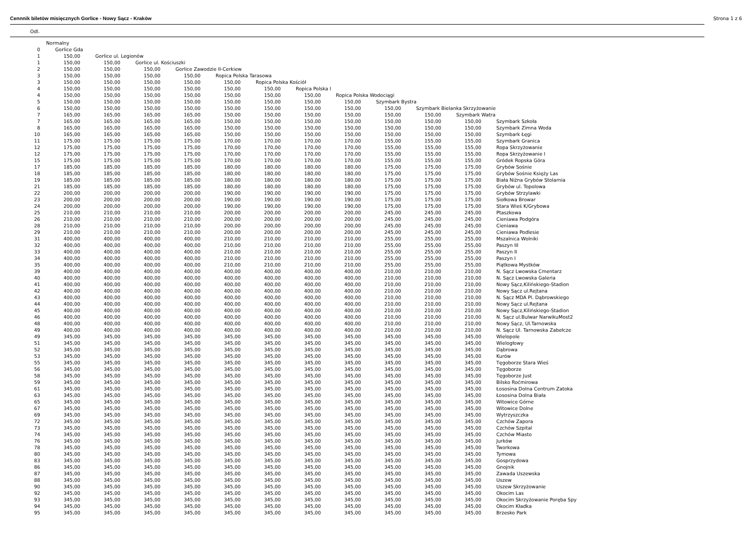Cennnik biletów misięcznych Gorlice - Nowy Sącz - Kraków Strona 1 z 6
Odl.
| | Normalny | | | | | | | | | | | |
| 0 | Gorlice Gda | | | | | | | | | | | |
| 1 | 150,00 | Gorlice ul. Legionów | | | | | | | | | | |
| 1 | 150,00 | 150,00 | Gorlice ul. Kościuszki | | | | | | | | | |
| 2 | 150,00 | 150,00 | 150,00 | Gorlice Zawodzie II-Cerkiew | | | | | | | | |
| 3 | 150,00 | 150,00 | 150,00 | 150,00 | Ropica Polska Tarasowa | | | | | | | |
| 3 | 150,00 | 150,00 | 150,00 | 150,00 | 150,00 | Ropica Polska Kościół | | | | | | |
| 4 | 150,00 | 150,00 | 150,00 | 150,00 | 150,00 | 150,00 | Ropica Polska I | | | | | |
| 4 | 150,00 | 150,00 | 150,00 | 150,00 | 150,00 | 150,00 | 150,00 | Ropica Polska Wodociągi | | | | |
| 5 | 150,00 | 150,00 | 150,00 | 150,00 | 150,00 | 150,00 | 150,00 | 150,00 | Szymbark Bystra | | | |
| 6 | 150,00 | 150,00 | 150,00 | 150,00 | 150,00 | 150,00 | 150,00 | 150,00 | 150,00 | Szymbark Bielanka Skrzyżowanie | | |
| 7 | 165,00 | 165,00 | 165,00 | 165,00 | 150,00 | 150,00 | 150,00 | 150,00 | 150,00 | 150,00 | Szymbark Watra | |
| 7 | 165,00 | 165,00 | 165,00 | 165,00 | 150,00 | 150,00 | 150,00 | 150,00 | 150,00 | 150,00 | 150,00 | Szymbark Szkoła |
| 8 | 165,00 | 165,00 | 165,00 | 165,00 | 150,00 | 150,00 | 150,00 | 150,00 | 150,00 | 150,00 | 150,00 | Szymbark Zimna Woda |
| 10 | 165,00 | 165,00 | 165,00 | 165,00 | 150,00 | 150,00 | 150,00 | 150,00 | 150,00 | 150,00 | 150,00 | Szymbark Łęgi |
| 11 | 175,00 | 175,00 | 175,00 | 175,00 | 170,00 | 170,00 | 170,00 | 170,00 | 155,00 | 155,00 | 155,00 | Szymbark Granica |
| 12 | 175,00 | 175,00 | 175,00 | 175,00 | 170,00 | 170,00 | 170,00 | 170,00 | 155,00 | 155,00 | 155,00 | Ropa Skrzyżowanie |
| 12 | 175,00 | 175,00 | 175,00 | 175,00 | 170,00 | 170,00 | 170,00 | 170,00 | 155,00 | 155,00 | 155,00 | Ropa Skrzyżowanie I |
| 15 | 175,00 | 175,00 | 175,00 | 175,00 | 170,00 | 170,00 | 170,00 | 170,00 | 155,00 | 155,00 | 155,00 | Gródek Ropska Góra |
| 17 | 185,00 | 185,00 | 185,00 | 185,00 | 180,00 | 180,00 | 180,00 | 180,00 | 175,00 | 175,00 | 175,00 | Grybów Sośnie |
| 18 | 185,00 | 185,00 | 185,00 | 185,00 | 180,00 | 180,00 | 180,00 | 180,00 | 175,00 | 175,00 | 175,00 | Grybów Sośnie Księży Las |
| 19 | 185,00 | 185,00 | 185,00 | 185,00 | 180,00 | 180,00 | 180,00 | 180,00 | 175,00 | 175,00 | 175,00 | Biała Niżna Grybów Stolarnia |
| 21 | 185,00 | 185,00 | 185,00 | 185,00 | 180,00 | 180,00 | 180,00 | 180,00 | 175,00 | 175,00 | 175,00 | Grybów ul. Topolowa |
| 22 | 200,00 | 200,00 | 200,00 | 200,00 | 190,00 | 190,00 | 190,00 | 190,00 | 175,00 | 175,00 | 175,00 | Grybów Strzylawki |
| 23 | 200,00 | 200,00 | 200,00 | 200,00 | 190,00 | 190,00 | 190,00 | 190,00 | 175,00 | 175,00 | 175,00 | Siołkowa Browar |
| 24 | 200,00 | 200,00 | 200,00 | 200,00 | 190,00 | 190,00 | 190,00 | 190,00 | 175,00 | 175,00 | 175,00 | Stara Wieś K/Grybowa |
| 25 | 210,00 | 210,00 | 210,00 | 210,00 | 200,00 | 200,00 | 200,00 | 200,00 | 245,00 | 245,00 | 245,00 | Ptaszkowa |
| 26 | 210,00 | 210,00 | 210,00 | 210,00 | 200,00 | 200,00 | 200,00 | 200,00 | 245,00 | 245,00 | 245,00 | Cieniawa Podgóra |
| 28 | 210,00 | 210,00 | 210,00 | 210,00 | 200,00 | 200,00 | 200,00 | 200,00 | 245,00 | 245,00 | 245,00 | Cieniawa |
| 29 | 210,00 | 210,00 | 210,00 | 210,00 | 200,00 | 200,00 | 200,00 | 200,00 | 245,00 | 245,00 | 245,00 | Cieniawa Podlesie |
| 31 | 400,00 | 400,00 | 400,00 | 400,00 | 210,00 | 210,00 | 210,00 | 210,00 | 255,00 | 255,00 | 255,00 | Mszalnica Wolniki |
| 32 | 400,00 | 400,00 | 400,00 | 400,00 | 210,00 | 210,00 | 210,00 | 210,00 | 255,00 | 255,00 | 255,00 | Paszyn III |
| 33 | 400,00 | 400,00 | 400,00 | 400,00 | 210,00 | 210,00 | 210,00 | 210,00 | 255,00 | 255,00 | 255,00 | Paszyn II |
| 34 | 400,00 | 400,00 | 400,00 | 400,00 | 210,00 | 210,00 | 210,00 | 210,00 | 255,00 | 255,00 | 255,00 | Paszyn I |
| 35 | 400,00 | 400,00 | 400,00 | 400,00 | 210,00 | 210,00 | 210,00 | 210,00 | 255,00 | 255,00 | 255,00 | Piątkowa Mystków |
| 39 | 400,00 | 400,00 | 400,00 | 400,00 | 400,00 | 400,00 | 400,00 | 400,00 | 210,00 | 210,00 | 210,00 | N. Sącz Lwowska Cmentarz |
| 40 | 400,00 | 400,00 | 400,00 | 400,00 | 400,00 | 400,00 | 400,00 | 400,00 | 210,00 | 210,00 | 210,00 | N. Sącz Lwowska Galeria |
| 41 | 400,00 | 400,00 | 400,00 | 400,00 | 400,00 | 400,00 | 400,00 | 400,00 | 210,00 | 210,00 | 210,00 | Nowy Sącz,Kilińskiego-Stadion |
| 42 | 400,00 | 400,00 | 400,00 | 400,00 | 400,00 | 400,00 | 400,00 | 400,00 | 210,00 | 210,00 | 210,00 | Nowy Sącz ul.Rejtana |
| 43 | 400,00 | 400,00 | 400,00 | 400,00 | 400,00 | 400,00 | 400,00 | 400,00 | 210,00 | 210,00 | 210,00 | N. Sącz MDA Pl. Dąbrowskiego |
| 44 | 400,00 | 400,00 | 400,00 | 400,00 | 400,00 | 400,00 | 400,00 | 400,00 | 210,00 | 210,00 | 210,00 | Nowy Sącz ul.Rejtana |
| 45 | 400,00 | 400,00 | 400,00 | 400,00 | 400,00 | 400,00 | 400,00 | 400,00 | 210,00 | 210,00 | 210,00 | Nowy Sącz,Kilińskiego-Stadion |
| 46 | 400,00 | 400,00 | 400,00 | 400,00 | 400,00 | 400,00 | 400,00 | 400,00 | 210,00 | 210,00 | 210,00 | N. Sącz ul.Bulwar NarwikuMost2 |
| 48 | 400,00 | 400,00 | 400,00 | 400,00 | 400,00 | 400,00 | 400,00 | 400,00 | 210,00 | 210,00 | 210,00 | Nowy Sącz, Ul.Tarnowska |
| 49 | 400,00 | 400,00 | 400,00 | 400,00 | 400,00 | 400,00 | 400,00 | 400,00 | 210,00 | 210,00 | 210,00 | N. Sącz Ul. Tarnowska Zabełcze |
| 49 | 345,00 | 345,00 | 345,00 | 345,00 | 345,00 | 345,00 | 345,00 | 345,00 | 345,00 | 345,00 | 345,00 | Wielopole |
| 51 | 345,00 | 345,00 | 345,00 | 345,00 | 345,00 | 345,00 | 345,00 | 345,00 | 345,00 | 345,00 | 345,00 | Wielogłowy |
| 52 | 345,00 | 345,00 | 345,00 | 345,00 | 345,00 | 345,00 | 345,00 | 345,00 | 345,00 | 345,00 | 345,00 | Dąbrowa |
| 53 | 345,00 | 345,00 | 345,00 | 345,00 | 345,00 | 345,00 | 345,00 | 345,00 | 345,00 | 345,00 | 345,00 | Kurów |
| 55 | 345,00 | 345,00 | 345,00 | 345,00 | 345,00 | 345,00 | 345,00 | 345,00 | 345,00 | 345,00 | 345,00 | Tęgoborze Stara Wieś |
| 56 | 345,00 | 345,00 | 345,00 | 345,00 | 345,00 | 345,00 | 345,00 | 345,00 | 345,00 | 345,00 | 345,00 | Tęgoborze |
| 58 | 345,00 | 345,00 | 345,00 | 345,00 | 345,00 | 345,00 | 345,00 | 345,00 | 345,00 | 345,00 | 345,00 | Tęgoborze Just |
| 59 | 345,00 | 345,00 | 345,00 | 345,00 | 345,00 | 345,00 | 345,00 | 345,00 | 345,00 | 345,00 | 345,00 | Bilsko Roćmirowa |
| 61 | 345,00 | 345,00 | 345,00 | 345,00 | 345,00 | 345,00 | 345,00 | 345,00 | 345,00 | 345,00 | 345,00 | Łososina Dolna Centrum Zatoka |
| 63 | 345,00 | 345,00 | 345,00 | 345,00 | 345,00 | 345,00 | 345,00 | 345,00 | 345,00 | 345,00 | 345,00 | Łososina Dolna Biała |
| 65 | 345,00 | 345,00 | 345,00 | 345,00 | 345,00 | 345,00 | 345,00 | 345,00 | 345,00 | 345,00 | 345,00 | Witowice Górne |
| 67 | 345,00 | 345,00 | 345,00 | 345,00 | 345,00 | 345,00 | 345,00 | 345,00 | 345,00 | 345,00 | 345,00 | Witowice Dolne |
| 69 | 345,00 | 345,00 | 345,00 | 345,00 | 345,00 | 345,00 | 345,00 | 345,00 | 345,00 | 345,00 | 345,00 | Wytrzyszczka |
| 72 | 345,00 | 345,00 | 345,00 | 345,00 | 345,00 | 345,00 | 345,00 | 345,00 | 345,00 | 345,00 | 345,00 | Czchów Zapora |
| 73 | 345,00 | 345,00 | 345,00 | 345,00 | 345,00 | 345,00 | 345,00 | 345,00 | 345,00 | 345,00 | 345,00 | Czchów Szpital |
| 74 | 345,00 | 345,00 | 345,00 | 345,00 | 345,00 | 345,00 | 345,00 | 345,00 | 345,00 | 345,00 | 345,00 | Czchów Miasto |
| 76 | 345,00 | 345,00 | 345,00 | 345,00 | 345,00 | 345,00 | 345,00 | 345,00 | 345,00 | 345,00 | 345,00 | Jurków |
| 78 | 345,00 | 345,00 | 345,00 | 345,00 | 345,00 | 345,00 | 345,00 | 345,00 | 345,00 | 345,00 | 345,00 | Tworkowa |
| 80 | 345,00 | 345,00 | 345,00 | 345,00 | 345,00 | 345,00 | 345,00 | 345,00 | 345,00 | 345,00 | 345,00 | Tymowa |
| 83 | 345,00 | 345,00 | 345,00 | 345,00 | 345,00 | 345,00 | 345,00 | 345,00 | 345,00 | 345,00 | 345,00 | Gosprzydowa |
| 86 | 345,00 | 345,00 | 345,00 | 345,00 | 345,00 | 345,00 | 345,00 | 345,00 | 345,00 | 345,00 | 345,00 | Gnojnik |
| 87 | 345,00 | 345,00 | 345,00 | 345,00 | 345,00 | 345,00 | 345,00 | 345,00 | 345,00 | 345,00 | 345,00 | Zawada Uszewska |
| 88 | 345,00 | 345,00 | 345,00 | 345,00 | 345,00 | 345,00 | 345,00 | 345,00 | 345,00 | 345,00 | 345,00 | Uszew |
| 90 | 345,00 | 345,00 | 345,00 | 345,00 | 345,00 | 345,00 | 345,00 | 345,00 | 345,00 | 345,00 | 345,00 | Uszew Skrzyżowanie |
| 92 | 345,00 | 345,00 | 345,00 | 345,00 | 345,00 | 345,00 | 345,00 | 345,00 | 345,00 | 345,00 | 345,00 | Okocim Las |
| 93 | 345,00 | 345,00 | 345,00 | 345,00 | 345,00 | 345,00 | 345,00 | 345,00 | 345,00 | 345,00 | 345,00 | Okocim Skrzyżowanie Poręba Spy |
| 94 | 345,00 | 345,00 | 345,00 | 345,00 | 345,00 | 345,00 | 345,00 | 345,00 | 345,00 | 345,00 | 345,00 | Okocim Kładka |
| 95 | 345,00 | 345,00 | 345,00 | 345,00 | 345,00 | 345,00 | 345,00 | 345,00 | 345,00 | 345,00 | 345,00 | Brzesko Park |